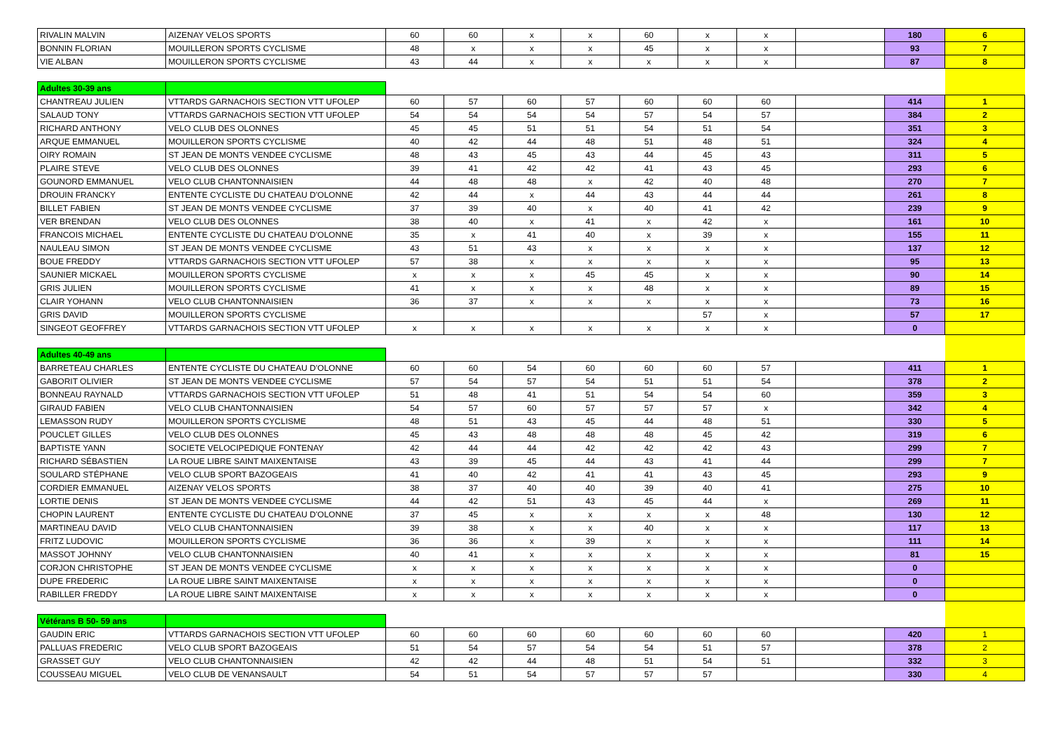| RIVALIN MALVIN | AIZENAY VELOS SPORTS | 60 | 60 | x | x | 60 | x | x | | 180 | 6 |
| BONNIN FLORIAN | MOUILLERON SPORTS CYCLISME | 48 | x | x | x | 45 | x | x | | 93 | 7 |
| VIE ALBAN | MOUILLERON SPORTS CYCLISME | 43 | 44 | x | x | x | x | x | | 87 | 8 |
| Adultes 30-39 ans | | | | | | | | | | | |
| CHANTREAU JULIEN | VTTARDS GARNACHOIS SECTION VTT UFOLEP | 60 | 57 | 60 | 57 | 60 | 60 | 60 | | 414 | 1 |
| SALAUD TONY | VTTARDS GARNACHOIS SECTION VTT UFOLEP | 54 | 54 | 54 | 54 | 57 | 54 | 57 | | 384 | 2 |
| RICHARD ANTHONY | VELO CLUB DES OLONNES | 45 | 45 | 51 | 51 | 54 | 51 | 54 | | 351 | 3 |
| ARQUE EMMANUEL | MOUILLERON SPORTS CYCLISME | 40 | 42 | 44 | 48 | 51 | 48 | 51 | | 324 | 4 |
| OIRY ROMAIN | ST JEAN DE MONTS VENDEE CYCLISME | 48 | 43 | 45 | 43 | 44 | 45 | 43 | | 311 | 5 |
| PLAIRE STEVE | VELO CLUB DES OLONNES | 39 | 41 | 42 | 42 | 41 | 43 | 45 | | 293 | 6 |
| GOUNORD EMMANUEL | VELO CLUB CHANTONNAISIEN | 44 | 48 | 48 | x | 42 | 40 | 48 | | 270 | 7 |
| DROUIN FRANCKY | ENTENTE CYCLISTE DU CHATEAU D'OLONNE | 42 | 44 | x | 44 | 43 | 44 | 44 | | 261 | 8 |
| BILLET FABIEN | ST JEAN DE MONTS VENDEE CYCLISME | 37 | 39 | 40 | x | 40 | 41 | 42 | | 239 | 9 |
| VER BRENDAN | VELO CLUB DES OLONNES | 38 | 40 | x | 41 | x | 42 | x | | 161 | 10 |
| FRANCOIS MICHAEL | ENTENTE CYCLISTE DU CHATEAU D'OLONNE | 35 | x | 41 | 40 | x | 39 | x | | 155 | 11 |
| NAULEAU SIMON | ST JEAN DE MONTS VENDEE CYCLISME | 43 | 51 | 43 | x | x | x | x | | 137 | 12 |
| BOUE FREDDY | VTTARDS GARNACHOIS SECTION VTT UFOLEP | 57 | 38 | x | x | x | x | x | | 95 | 13 |
| SAUNIER MICKAEL | MOUILLERON SPORTS CYCLISME | x | x | x | 45 | 45 | x | x | | 90 | 14 |
| GRIS JULIEN | MOUILLERON SPORTS CYCLISME | 41 | x | x | x | 48 | x | x | | 89 | 15 |
| CLAIR YOHANN | VELO CLUB CHANTONNAISIEN | 36 | 37 | x | x | x | x | x | | 73 | 16 |
| GRIS DAVID | MOUILLERON SPORTS CYCLISME | | | | | | 57 | x | | 57 | 17 |
| SINGEOT GEOFFREY | VTTARDS GARNACHOIS SECTION VTT UFOLEP | x | x | x | x | x | x | x | | 0 | |
| Adultes 40-49 ans | | | | | | | | | | | |
| BARRETEAU CHARLES | ENTENTE CYCLISTE DU CHATEAU D'OLONNE | 60 | 60 | 54 | 60 | 60 | 60 | 57 | | 411 | 1 |
| GABORIT OLIVIER | ST JEAN DE MONTS VENDEE CYCLISME | 57 | 54 | 57 | 54 | 51 | 51 | 54 | | 378 | 2 |
| BONNEAU RAYNALD | VTTARDS GARNACHOIS SECTION VTT UFOLEP | 51 | 48 | 41 | 51 | 54 | 54 | 60 | | 359 | 3 |
| GIRAUD FABIEN | VELO CLUB CHANTONNAISIEN | 54 | 57 | 60 | 57 | 57 | 57 | x | | 342 | 4 |
| LEMASSON RUDY | MOUILLERON SPORTS CYCLISME | 48 | 51 | 43 | 45 | 44 | 48 | 51 | | 330 | 5 |
| POUCLET GILLES | VELO CLUB DES OLONNES | 45 | 43 | 48 | 48 | 48 | 45 | 42 | | 319 | 6 |
| BAPTISTE YANN | SOCIETE VELOCIPEDIQUE FONTENAY | 42 | 44 | 44 | 42 | 42 | 42 | 43 | | 299 | 7 |
| RICHARD SÉBASTIEN | LA ROUE LIBRE SAINT MAIXENTAISE | 43 | 39 | 45 | 44 | 43 | 41 | 44 | | 299 | 7 |
| SOULARD STÉPHANE | VELO CLUB SPORT BAZOGEAIS | 41 | 40 | 42 | 41 | 41 | 43 | 45 | | 293 | 9 |
| CORDIER EMMANUEL | AIZENAY VELOS SPORTS | 38 | 37 | 40 | 40 | 39 | 40 | 41 | | 275 | 10 |
| LORTIE DENIS | ST JEAN DE MONTS VENDEE CYCLISME | 44 | 42 | 51 | 43 | 45 | 44 | x | | 269 | 11 |
| CHOPIN LAURENT | ENTENTE CYCLISTE DU CHATEAU D'OLONNE | 37 | 45 | x | x | x | x | 48 | | 130 | 12 |
| MARTINEAU DAVID | VELO CLUB CHANTONNAISIEN | 39 | 38 | x | x | 40 | x | x | | 117 | 13 |
| FRITZ LUDOVIC | MOUILLERON SPORTS CYCLISME | 36 | 36 | x | 39 | x | x | x | | 111 | 14 |
| MASSOT JOHNNY | VELO CLUB CHANTONNAISIEN | 40 | 41 | x | x | x | x | x | | 81 | 15 |
| CORJON CHRISTOPHE | ST JEAN DE MONTS VENDEE CYCLISME | x | x | x | x | x | x | x | | 0 | |
| DUPE FREDERIC | LA ROUE LIBRE SAINT MAIXENTAISE | x | x | x | x | x | x | x | | 0 | |
| RABILLER FREDDY | LA ROUE LIBRE SAINT MAIXENTAISE | x | x | x | x | x | x | x | | 0 | |
| Vétérans B 50- 59 ans | | | | | | | | | | | |
| GAUDIN ERIC | VTTARDS GARNACHOIS SECTION VTT UFOLEP | 60 | 60 | 60 | 60 | 60 | 60 | 60 | | 420 | 1 |
| PALLUAS FREDERIC | VELO CLUB SPORT BAZOGEAIS | 51 | 54 | 57 | 54 | 54 | 51 | 57 | | 378 | 2 |
| GRASSET GUY | VELO CLUB CHANTONNAISIEN | 42 | 42 | 44 | 48 | 51 | 54 | 51 | | 332 | 3 |
| COUSSEAU MIGUEL | VELO CLUB DE VENANSAULT | 54 | 51 | 54 | 57 | 57 | 57 | | | 330 | 4 |